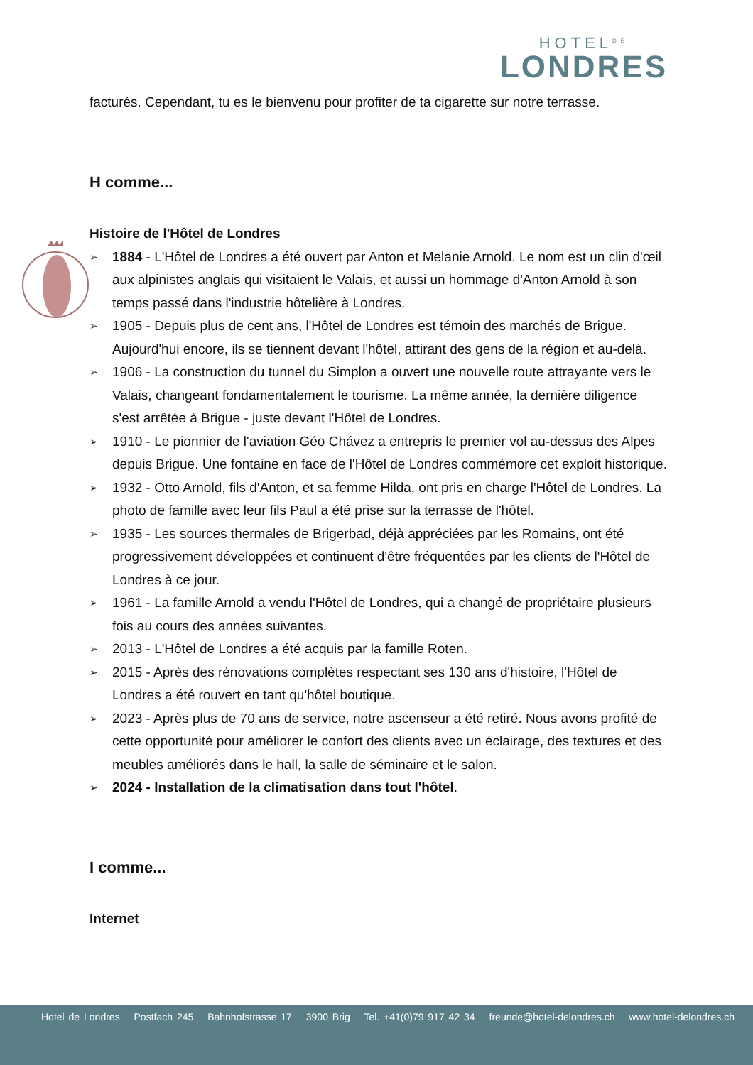HOTEL<sup>DE</sup>
LONDRES
facturés. Cependant, tu es le bienvenu pour profiter de ta cigarette sur notre terrasse.
H comme...
Histoire de l'Hôtel de Londres
➢ 1884 - L'Hôtel de Londres a été ouvert par Anton et Melanie Arnold. Le nom est un clin d'œil aux alpinistes anglais qui visitaient le Valais, et aussi un hommage d'Anton Arnold à son temps passé dans l'industrie hôtelière à Londres.
➢ 1905 - Depuis plus de cent ans, l'Hôtel de Londres est témoin des marchés de Brigue. Aujourd'hui encore, ils se tiennent devant l'hôtel, attirant des gens de la région et au-delà.
➢ 1906 - La construction du tunnel du Simplon a ouvert une nouvelle route attrayante vers le Valais, changeant fondamentalement le tourisme. La même année, la dernière diligence s'est arrêtée à Brigue - juste devant l'Hôtel de Londres.
➢ 1910 - Le pionnier de l'aviation Géo Chávez a entrepris le premier vol au-dessus des Alpes depuis Brigue. Une fontaine en face de l'Hôtel de Londres commémore cet exploit historique.
➢ 1932 - Otto Arnold, fils d'Anton, et sa femme Hilda, ont pris en charge l'Hôtel de Londres. La photo de famille avec leur fils Paul a été prise sur la terrasse de l'hôtel.
➢ 1935 - Les sources thermales de Brigerbad, déjà appréciées par les Romains, ont été progressivement développées et continuent d'être fréquentées par les clients de l'Hôtel de Londres à ce jour.
➢ 1961 - La famille Arnold a vendu l'Hôtel de Londres, qui a changé de propriétaire plusieurs fois au cours des années suivantes.
➢ 2013 - L'Hôtel de Londres a été acquis par la famille Roten.
➢ 2015 - Après des rénovations complètes respectant ses 130 ans d'histoire, l'Hôtel de Londres a été rouvert en tant qu'hôtel boutique.
➢ 2023 - Après plus de 70 ans de service, notre ascenseur a été retiré. Nous avons profité de cette opportunité pour améliorer le confort des clients avec un éclairage, des textures et des meubles améliorés dans le hall, la salle de séminaire et le salon.
➢ 2024 - Installation de la climatisation dans tout l'hôtel.
I comme...
Internet
Hotel de Londres Postfach 245 Bahnhofstrasse 17 3900 Brig Tel. +41(0)79 917 42 34 freunde@hotel-delondres.ch www.hotel-delondres.ch